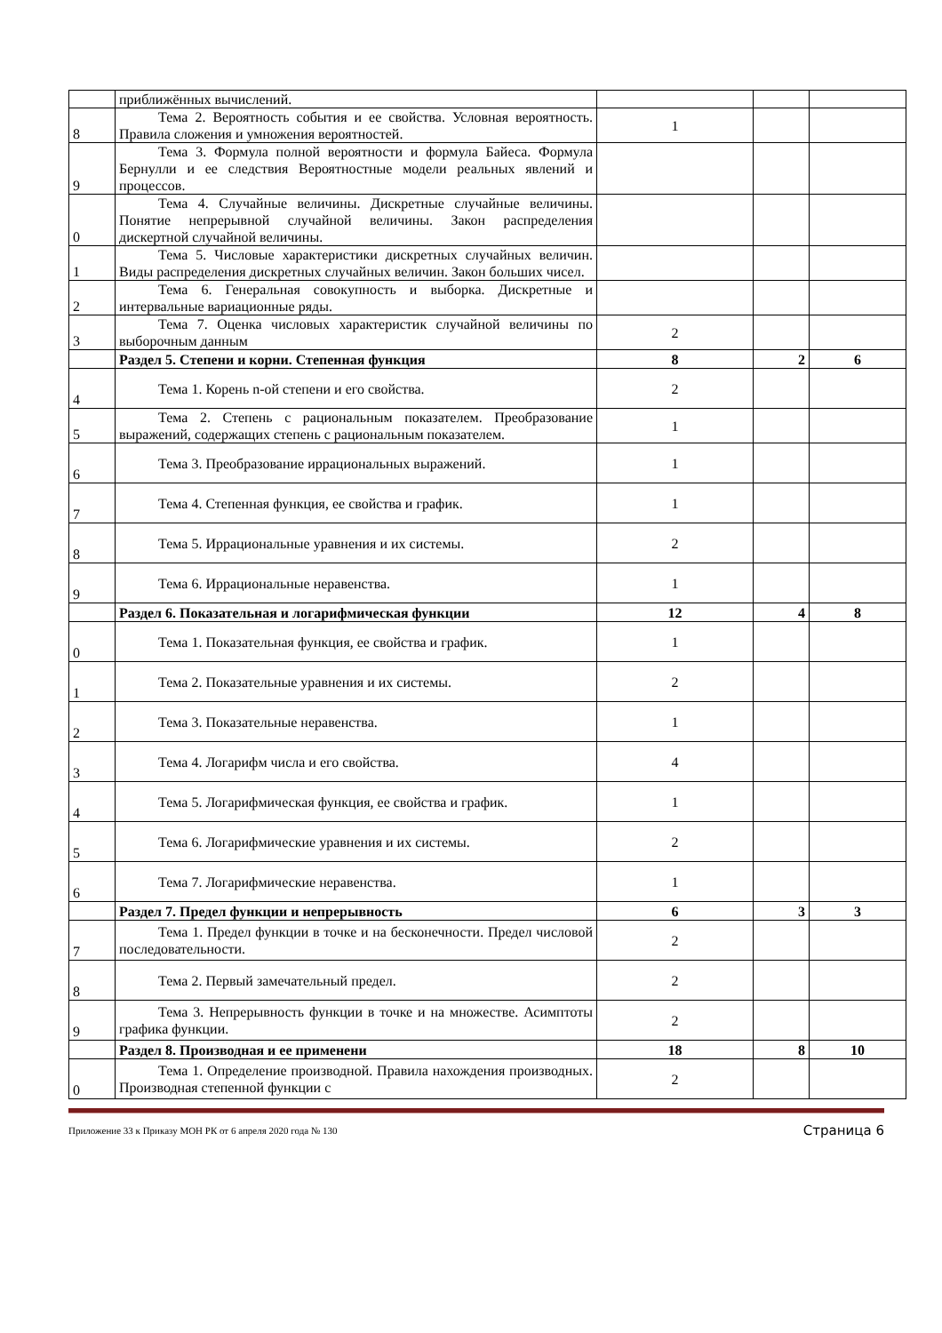| | приближённых вычислений. | | | |
| 8 | Тема 2. Вероятность события и ее свойства. Условная вероятность. Правила сложения и умножения вероятностей. | 1 | | |
| 9 | Тема 3. Формула полной вероятности и формула Байеса. Формула Бернулли и ее следствия Вероятностные модели реальных явлений и процессов. | | | |
| 0 | Тема 4. Случайные величины. Дискретные случайные величины. Понятие непрерывной случайной величины. Закон распределения дискертной случайной величины. | | | |
| 1 | Тема 5. Числовые характеристики дискретных случайных величин. Виды распределения дискретных случайных величин. Закон больших чисел. | | | |
| 2 | Тема 6. Генеральная совокупность и выборка. Дискретные и интервальные вариационные ряды. | | | |
| 3 | Тема 7. Оценка числовых характеристик случайной величины по выборочным данным | 2 | | |
| | Раздел 5. Степени и корни. Степенная функция | 8 | 2 | 6 |
| 4 | Тема 1. Корень n-ой степени и его свойства. | 2 | | |
| 5 | Тема 2. Степень с рациональным показателем. Преобразование выражений, содержащих степень с рациональным показателем. | 1 | | |
| 6 | Тема 3. Преобразование иррациональных выражений. | 1 | | |
| 7 | Тема 4. Степенная функция, ее свойства и график. | 1 | | |
| 8 | Тема 5. Иррациональные уравнения и их системы. | 2 | | |
| 9 | Тема 6. Иррациональные неравенства. | 1 | | |
| | Раздел 6. Показательная и логарифмическая функции | 12 | 4 | 8 |
| 0 | Тема 1. Показательная функция, ее свойства и график. | 1 | | |
| 1 | Тема 2. Показательные уравнения и их системы. | 2 | | |
| 2 | Тема 3. Показательные неравенства. | 1 | | |
| 3 | Тема 4. Логарифм числа и его свойства. | 4 | | |
| 4 | Тема 5. Логарифмическая функция, ее свойства и график. | 1 | | |
| 5 | Тема 6. Логарифмические уравнения и их системы. | 2 | | |
| 6 | Тема 7. Логарифмические неравенства. | 1 | | |
| | Раздел 7. Предел функции и непрерывность | 6 | 3 | 3 |
| 7 | Тема 1. Предел функции в точке и на бесконечности. Предел числовой последовательности. | 2 | | |
| 8 | Тема 2. Первый замечательный предел. | 2 | | |
| 9 | Тема 3. Непрерывность функции в точке и на множестве. Асимптоты графика функции. | 2 | | |
| | Раздел 8. Производная и ее применени | 18 | 8 | 10 |
| 0 | Тема 1. Определение производной. Правила нахождения производных. Производная степенной функции с | 2 | | |
Приложение 33 к Приказу МОН РК от 6 апреля 2020 года № 130 Страница 6